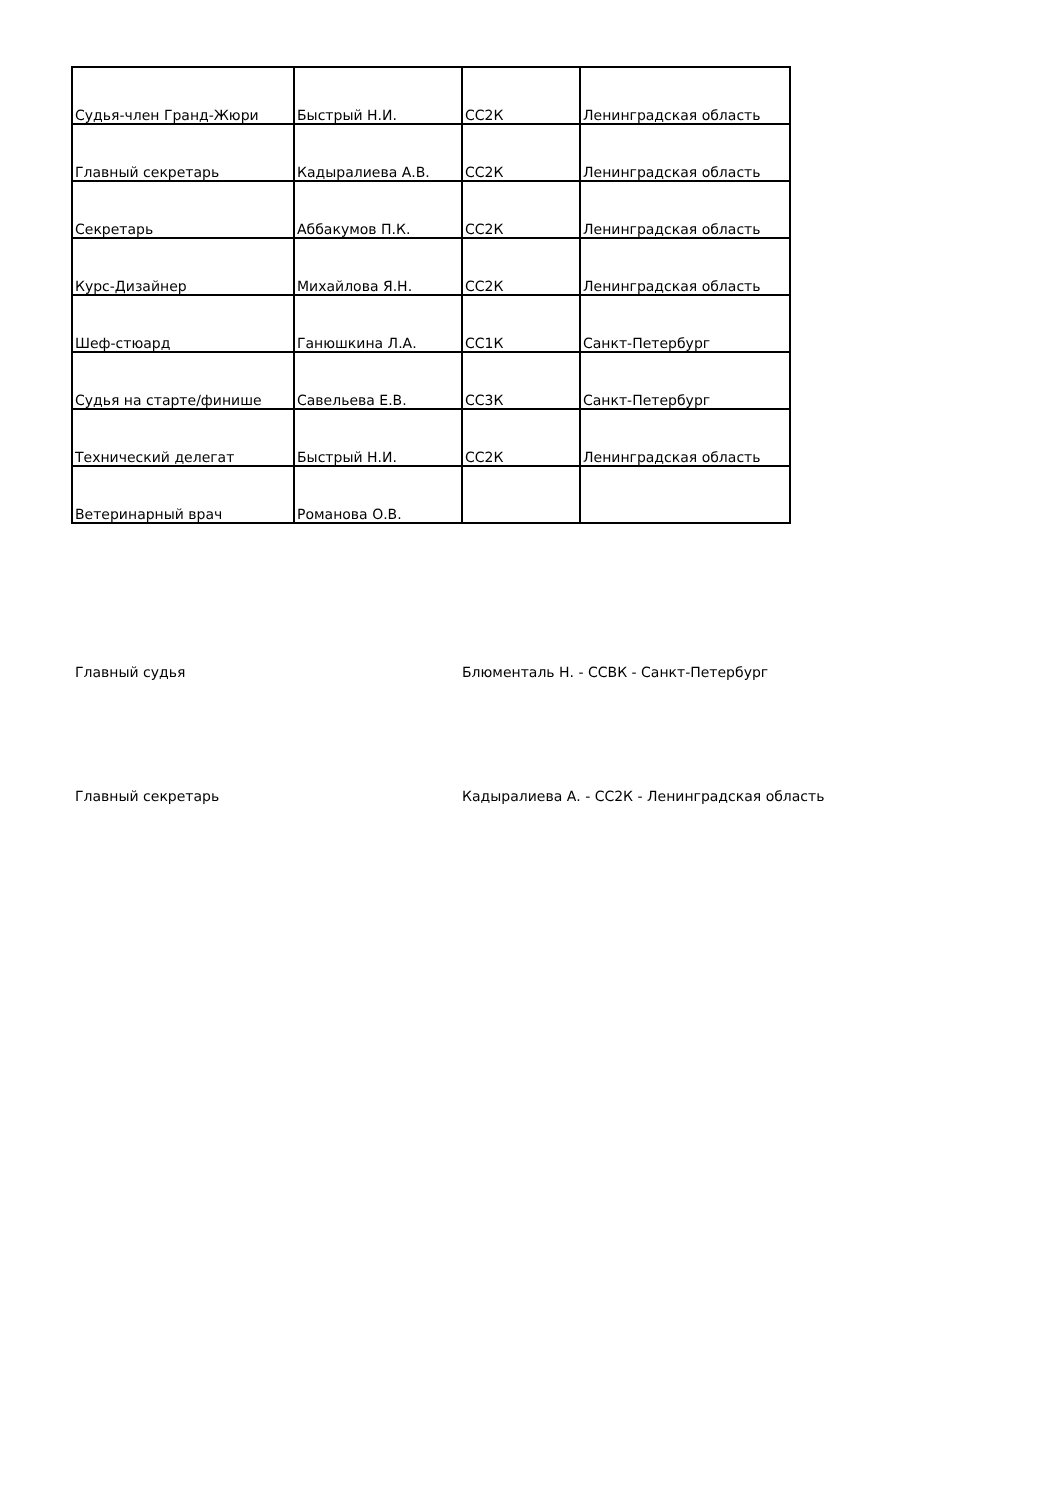| Судья-член Гранд-Жюри | Быстрый Н.И. | СС2К | Ленинградская область |
| Главный секретарь | Кадыралиева А.В. | СС2К | Ленинградская область |
| Секретарь | Аббакумов П.К. | СС2К | Ленинградская область |
| Курс-Дизайнер | Михайлова Я.Н. | СС2К | Ленинградская область |
| Шеф-стюард | Ганюшкина Л.А. | СС1К | Санкт-Петербург |
| Судья на старте/финише | Савельева Е.В. | СС3К | Санкт-Петербург |
| Технический делегат | Быстрый Н.И. | СС2К | Ленинградская область |
| Ветеринарный врач | Романова О.В. | | |
Главный судья Блюменталь Н. - ССВК - Санкт-Петербург
Главный секретарь Кадыралиева А. - СС2К - Ленинградская область